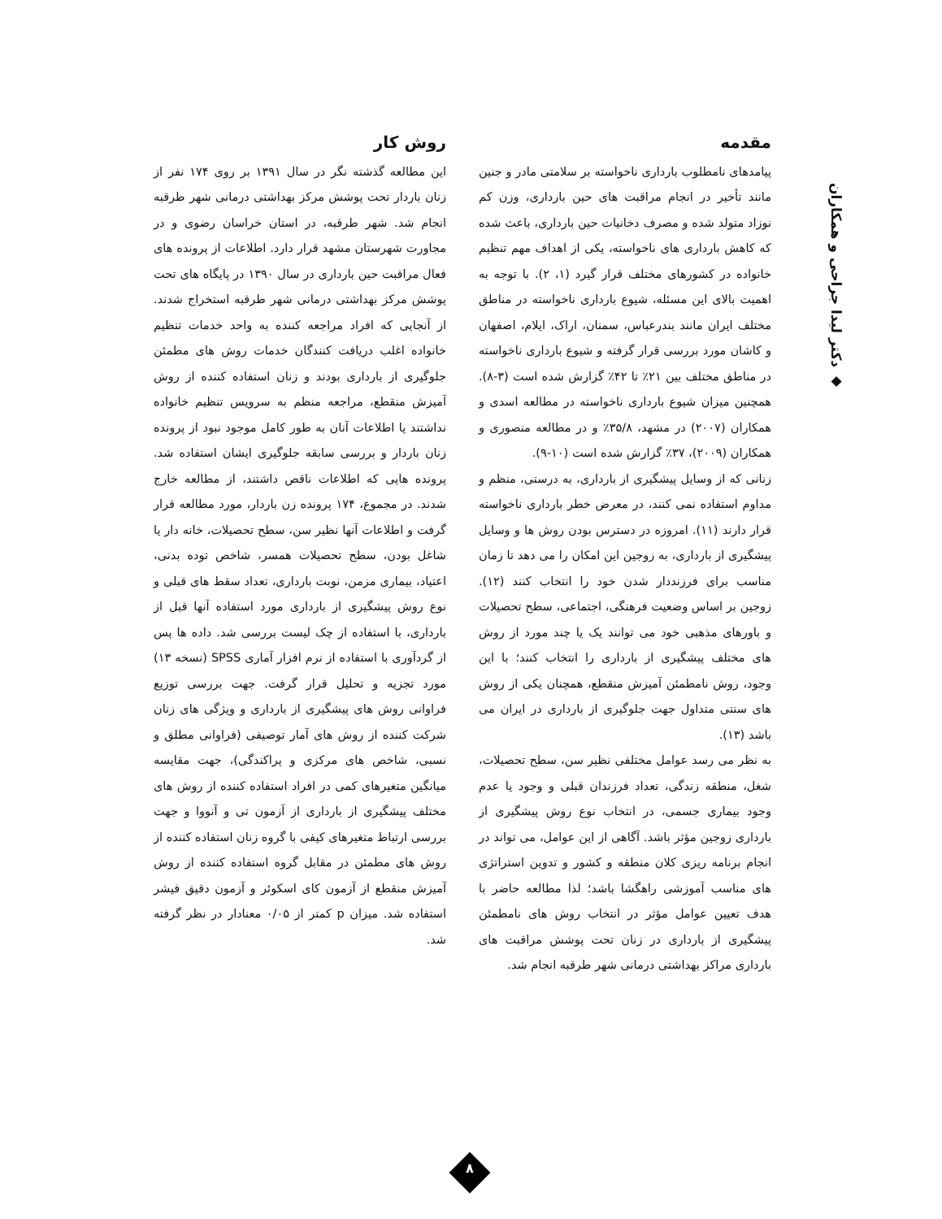◆ دکتر لیدا جراحی و همکاران
مقدمه
پیامدهای نامطلوب بارداری ناخواسته بر سلامتی مادر و جنین مانند تأخیر در انجام مراقبت های حین بارداری، وزن کم نوزاد متولد شده و مصرف دخانیات حین بارداری، باعث شده که کاهش بارداری های ناخواسته، یکی از اهداف مهم تنظیم خانواده در کشورهای مختلف قرار گیرد (۱، ۲). با توجه به اهمیت بالای این مسئله، شیوع بارداری ناخواسته در مناطق مختلف ایران مانند بندرعباس، سمنان، اراک، ایلام، اصفهان و کاشان مورد بررسی قرار گرفته و شیوع بارداری ناخواسته در مناطق مختلف بین ۲۱٪ تا ۴۲٪ گزارش شده است (۳-۸). همچنین میزان شیوع بارداری ناخواسته در مطالعه اسدی و همکاران (۲۰۰۷) در مشهد، ۳۵/۸٪ و در مطالعه منصوری و همکاران (۲۰۰۹)، ۳۷٪ گزارش شده است (۱۰-۹).
زنانی که از وسایل پیشگیری از بارداری، به درستی، منظم و مداوم استفاده نمی کنند، در معرض خطر بارداری ناخواسته قرار دارند (۱۱). امروزه در دسترس بودن روش ها و وسایل پیشگیری از بارداری، به زوجین این امکان را می دهد تا زمان مناسب برای فرزنددار شدن خود را انتخاب کنند (۱۲). زوجین بر اساس وضعیت فرهنگی، اجتماعی، سطح تحصیلات و باورهای مذهبی خود می توانند یک یا چند مورد از روش های مختلف پیشگیری از بارداری را انتخاب کنند؛ با این وجود، روش نامطمئن آمیزش منقطع، همچنان یکی از روش های سنتی متداول جهت جلوگیری از بارداری در ایران می باشد (۱۳).
به نظر می رسد عوامل مختلفی نظیر سن، سطح تحصیلات، شغل، منطقه زندگی، تعداد فرزندان قبلی و وجود یا عدم وجود بیماری جسمی، در انتخاب نوع روش پیشگیری از بارداری زوجین مؤثر باشد. آگاهی از این عوامل، می تواند در انجام برنامه ریزی کلان منطقه و کشور و تدوین استراتژی های مناسب آموزشی راهگشا باشد؛ لذا مطالعه حاضر با هدف تعیین عوامل مؤثر در انتخاب روش های نامطمئن پیشگیری از بارداری در زنان تحت پوشش مراقبت های بارداری مراکز بهداشتی درمانی شهر طرقبه انجام شد.
روش کار
این مطالعه گذشته نگر در سال ۱۳۹۱ بر روی ۱۷۴ نفر از زنان باردار تحت پوشش مرکز بهداشتی درمانی شهر طرقبه انجام شد. شهر طرقبه، در استان خراسان رضوی و در مجاورت شهرستان مشهد قرار دارد. اطلاعات از پرونده های فعال مراقبت حین بارداری در سال ۱۳۹۰ در پایگاه های تحت پوشش مرکز بهداشتی درمانی شهر طرقبه استخراج شدند. از آنجایی که افراد مراجعه کننده به واحد خدمات تنظیم خانواده اغلب دریافت کنندگان خدمات روش های مطمئن جلوگیری از بارداری بودند و زنان استفاده کننده از روش آمیزش منقطع، مراجعه منظم به سرویس تنظیم خانواده نداشتند یا اطلاعات آنان به طور کامل موجود نبود از پرونده زنان باردار و بررسی سابقه جلوگیری ایشان استفاده شد. پرونده هایی که اطلاعات ناقص داشتند، از مطالعه خارج شدند. در مجموع، ۱۷۴ پرونده زن باردار، مورد مطالعه قرار گرفت و اطلاعات آنها نظیر سن، سطح تحصیلات، خانه دار یا شاغل بودن، سطح تحصیلات همسر، شاخص توده بدنی، اعتیاد، بیماری مزمن، نوبت بارداری، تعداد سقط های قبلی و نوع روش پیشگیری از بارداری مورد استفاده آنها قبل از بارداری، با استفاده از چک لیست بررسی شد. داده ها پس از گردآوری با استفاده از نرم افزار آماری SPSS (نسخه ۱۳) مورد تجزیه و تحلیل قرار گرفت. جهت بررسی توزیع فراوانی روش های پیشگیری از بارداری و ویژگی های زنان شرکت کننده از روش های آمار توصیفی (فراوانی مطلق و نسبی، شاخص های مرکزی و پراکندگی)، جهت مقایسه میانگین متغیرهای کمی در افراد استفاده کننده از روش های مختلف پیشگیری از بارداری از آزمون تی و آنووا و جهت بررسی ارتباط متغیرهای کیفی با گروه زنان استفاده کننده از روش های مطمئن در مقابل گروه استفاده کننده از روش آمیزش منقطع از آزمون کای اسکوئر و آزمون دقیق فیشر استفاده شد. میزان p کمتر از ۰/۰۵ معنادار در نظر گرفته شد.
۸